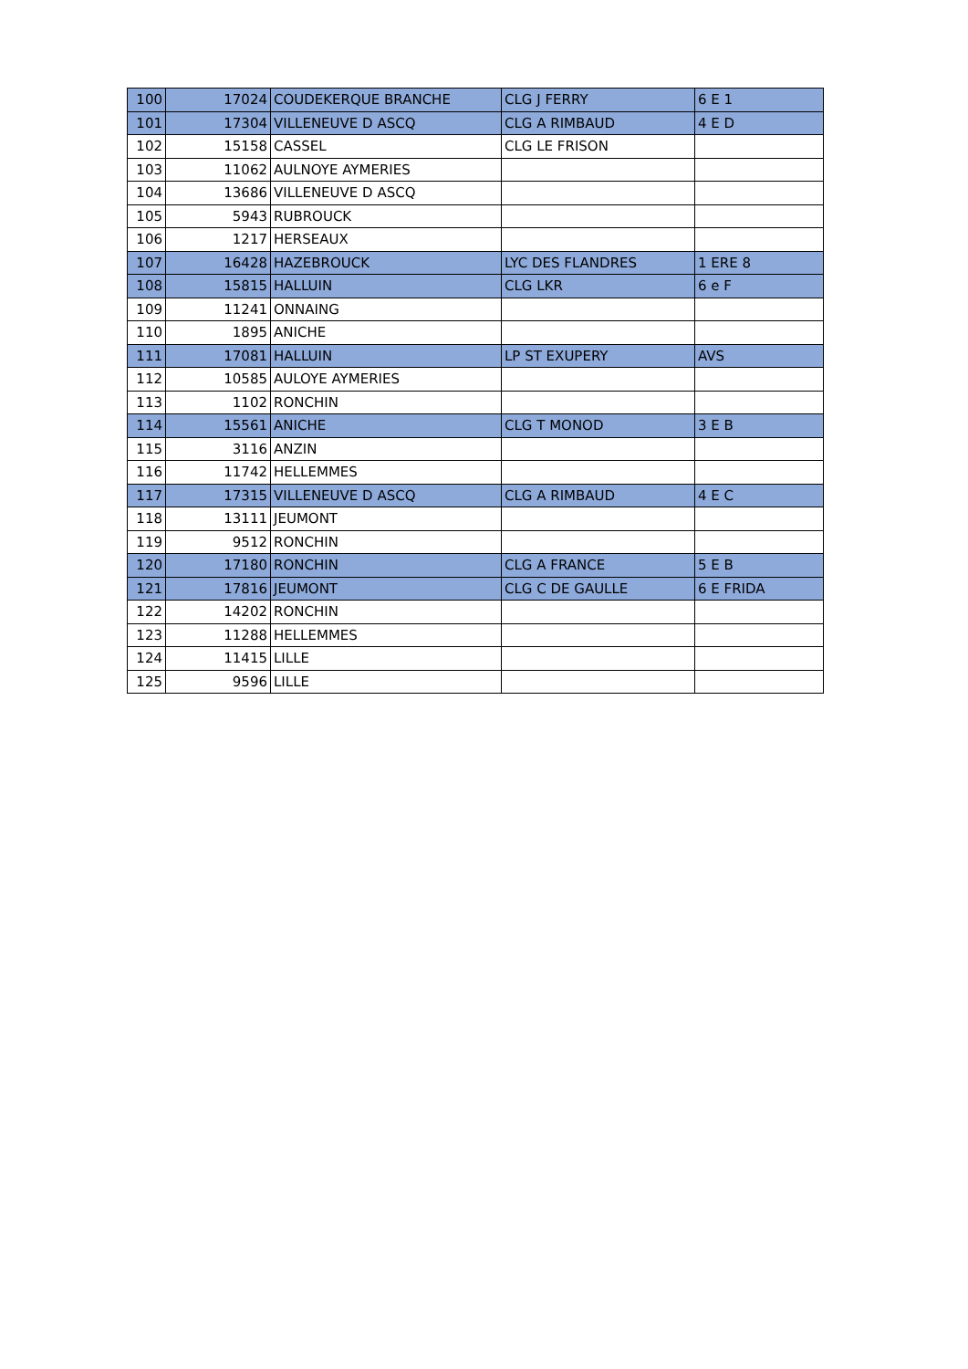| 100 | 17024 | COUDEKERQUE BRANCHE | CLG J FERRY | 6 E 1 |
| 101 | 17304 | VILLENEUVE D ASCQ | CLG A RIMBAUD | 4 E D |
| 102 | 15158 | CASSEL | CLG LE FRISON | |
| 103 | 11062 | AULNOYE AYMERIES | | |
| 104 | 13686 | VILLENEUVE D ASCQ | | |
| 105 | 5943 | RUBROUCK | | |
| 106 | 1217 | HERSEAUX | | |
| 107 | 16428 | HAZEBROUCK | LYC DES FLANDRES | 1 ERE 8 |
| 108 | 15815 | HALLUIN | CLG LKR | 6 e F |
| 109 | 11241 | ONNAING | | |
| 110 | 1895 | ANICHE | | |
| 111 | 17081 | HALLUIN | LP ST EXUPERY | AVS |
| 112 | 10585 | AULOYE AYMERIES | | |
| 113 | 1102 | RONCHIN | | |
| 114 | 15561 | ANICHE | CLG T MONOD | 3 E B |
| 115 | 3116 | ANZIN | | |
| 116 | 11742 | HELLEMMES | | |
| 117 | 17315 | VILLENEUVE D ASCQ | CLG A RIMBAUD | 4 E C |
| 118 | 13111 | JEUMONT | | |
| 119 | 9512 | RONCHIN | | |
| 120 | 17180 | RONCHIN | CLG A FRANCE | 5 E B |
| 121 | 17816 | JEUMONT | CLG C DE GAULLE | 6 E FRIDA |
| 122 | 14202 | RONCHIN | | |
| 123 | 11288 | HELLEMMES | | |
| 124 | 11415 | LILLE | | |
| 125 | 9596 | LILLE | | |